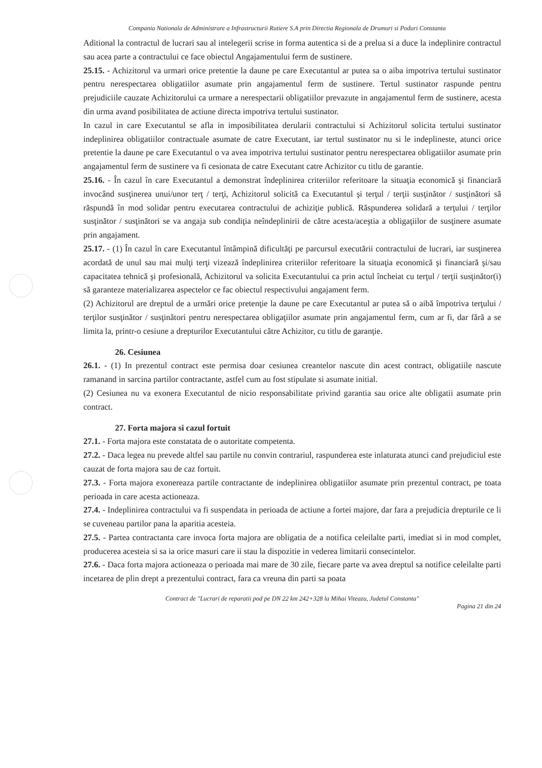Compania Nationala de Administrare a Infrastructurii Rutiere S.A prin Directia Regionala de Drumuri si Poduri Constanta
Aditional la contractul de lucrari sau al intelegerii scrise in forma autentica si de a prelua si a duce la indeplinire contractul sau acea parte a contractului ce face obiectul Angajamentului ferm de sustinere.
25.15. - Achizitorul va urmari orice pretentie la daune pe care Executantul ar putea sa o aiba impotriva tertului sustinator pentru nerespectarea obligatiilor asumate prin angajamentul ferm de sustinere. Tertul sustinator raspunde pentru prejudiciile cauzate Achizitorului ca urmare a nerespectarii obligatiilor prevazute in angajamentul ferm de sustinere, acesta din urma avand posibilitatea de actiune directa impotriva tertului sustinator.
In cazul in care Executantul se afla in imposibilitatea derularii contractului si Achizitorul solicita tertului sustinator indeplinirea obligatiilor contractuale asumate de catre Executant, iar tertul sustinator nu si le indeplineste, atunci orice pretentie la daune pe care Executantul o va avea impotriva tertului sustinator pentru nerespectarea obligatiilor asumate prin angajamentul ferm de sustinere va fi cesionata de catre Executant catre Achizitor cu titlu de garantie.
25.16. - În cazul în care Executantul a demonstrat îndeplinirea criteriilor referitoare la situaţia economică şi financiară invocând susţinerea unui/unor terţ / terţi, Achizitorul solicită ca Executantul şi terţul / terţii susţinător / susţinători să răspundă în mod solidar pentru executarea contractului de achiziţie publică. Răspunderea solidară a terţului / terţilor susţinător / susţinători se va angaja sub condiţia neîndeplinirii de către acesta/aceştia a obligaţiilor de susţinere asumate prin angajament.
25.17. - (1) În cazul în care Executantul întâmpină dificultăţi pe parcursul executării contractului de lucrari, iar susţinerea acordată de unul sau mai mulţi terţi vizează îndeplinirea criteriilor referitoare la situaţia economică şi financiară şi/sau capacitatea tehnică şi profesională, Achizitorul va solicita Executantului ca prin actul încheiat cu terţul / terţii susţinător(i) să garanteze materializarea aspectelor ce fac obiectul respectivului angajament ferm.
(2) Achizitorul are dreptul de a urmări orice pretenţie la daune pe care Executantul ar putea să o aibă împotriva terţului / terţilor susţinător / susţinători pentru nerespectarea obligaţiilor asumate prin angajamentul ferm, cum ar fi, dar fără a se limita la, printr-o cesiune a drepturilor Executantului către Achizitor, cu titlu de garanţie.
26. Cesiunea
26.1. - (1) In prezentul contract este permisa doar cesiunea creantelor nascute din acest contract, obligatiile nascute ramanand in sarcina partilor contractante, astfel cum au fost stipulate si asumate initial.
(2) Cesiunea nu va exonera Executantul de nicio responsabilitate privind garantia sau orice alte obligatii asumate prin contract.
27. Forta majora si cazul fortuit
27.1. - Forta majora este constatata de o autoritate competenta.
27.2. - Daca legea nu prevede altfel sau partile nu convin contrariul, raspunderea este inlaturata atunci cand prejudiciul este cauzat de forta majora sau de caz fortuit.
27.3. - Forta majora exonereaza partile contractante de indeplinirea obligatiilor asumate prin prezentul contract, pe toata perioada in care acesta actioneaza.
27.4. - Indeplinirea contractului va fi suspendata in perioada de actiune a fortei majore, dar fara a prejudicia drepturile ce li se cuveneau partilor pana la aparitia acesteia.
27.5. - Partea contractanta care invoca forta majora are obligatia de a notifica celeilalte parti, imediat si in mod complet, producerea acesteia si sa ia orice masuri care ii stau la dispozitie in vederea limitarii consecintelor.
27.6. - Daca forta majora actioneaza o perioada mai mare de 30 zile, fiecare parte va avea dreptul sa notifice celeilalte parti incetarea de plin drept a prezentului contract, fara ca vreuna din parti sa poata
Contract de "Lucrari de reparatii pod pe DN 22 km 242+328 la Mihai Viteazu, Judetul Constanta"
Pagina 21 din 24